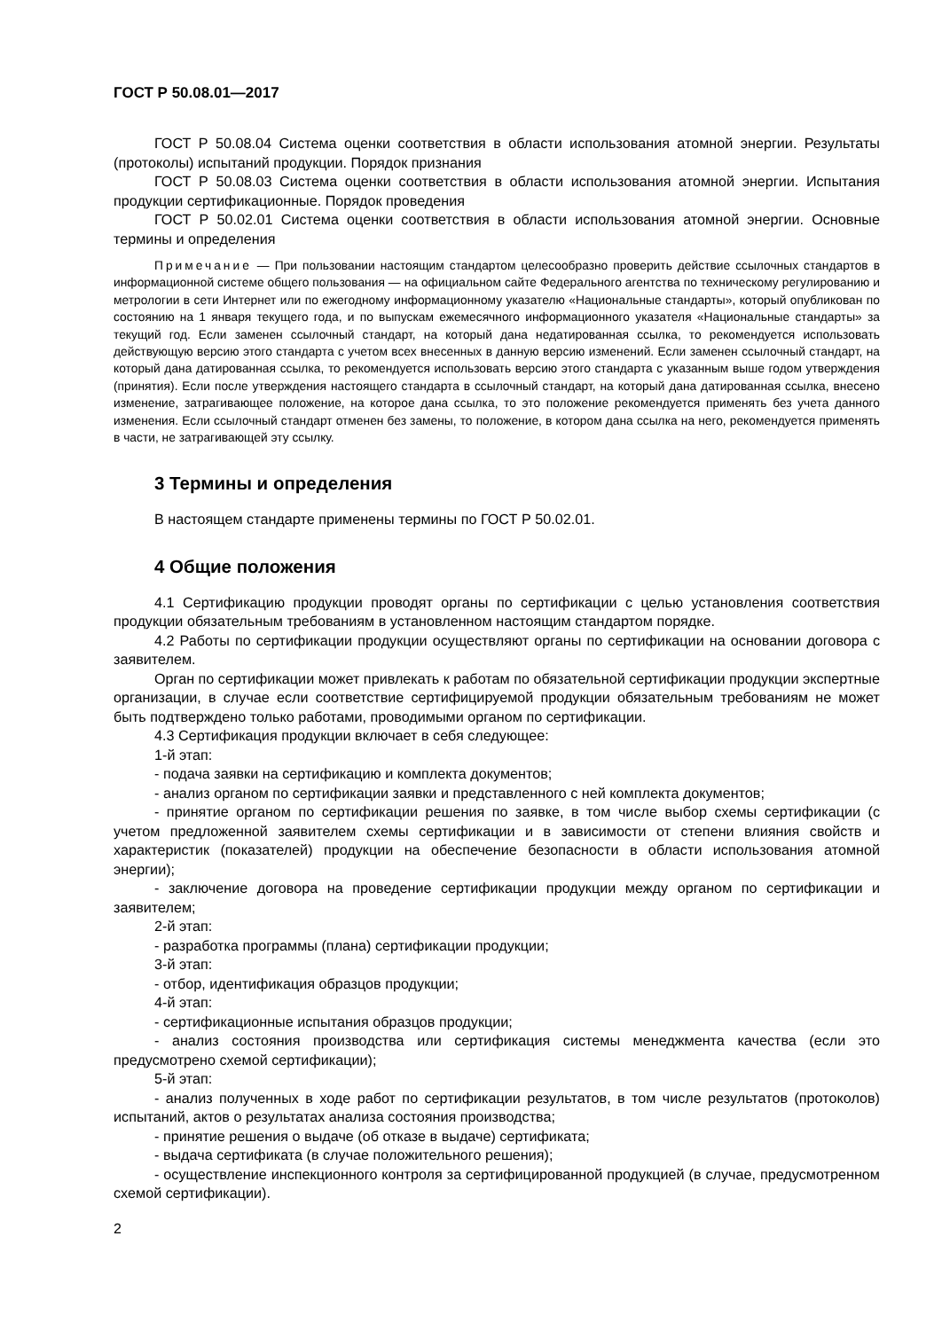ГОСТ Р 50.08.01—2017
ГОСТ Р 50.08.04 Система оценки соответствия в области использования атомной энергии. Результаты (протоколы) испытаний продукции. Порядок признания
ГОСТ Р 50.08.03 Система оценки соответствия в области использования атомной энергии. Испытания продукции сертификационные. Порядок проведения
ГОСТ Р 50.02.01 Система оценки соответствия в области использования атомной энергии. Основные термины и определения
Примечание — При пользовании настоящим стандартом целесообразно проверить действие ссылочных стандартов в информационной системе общего пользования — на официальном сайте Федерального агентства по техническому регулированию и метрологии в сети Интернет или по ежегодному информационному указателю «Национальные стандарты», который опубликован по состоянию на 1 января текущего года, и по выпускам ежемесячного информационного указателя «Национальные стандарты» за текущий год. Если заменен ссылочный стандарт, на который дана недатированная ссылка, то рекомендуется использовать действующую версию этого стандарта с учетом всех внесенных в данную версию изменений. Если заменен ссылочный стандарт, на который дана датированная ссылка, то рекомендуется использовать версию этого стандарта с указанным выше годом утверждения (принятия). Если после утверждения настоящего стандарта в ссылочный стандарт, на который дана датированная ссылка, внесено изменение, затрагивающее положение, на которое дана ссылка, то это положение рекомендуется применять без учета данного изменения. Если ссылочный стандарт отменен без замены, то положение, в котором дана ссылка на него, рекомендуется применять в части, не затрагивающей эту ссылку.
3 Термины и определения
В настоящем стандарте применены термины по ГОСТ Р 50.02.01.
4 Общие положения
4.1 Сертификацию продукции проводят органы по сертификации с целью установления соответствия продукции обязательным требованиям в установленном настоящим стандартом порядке.
4.2 Работы по сертификации продукции осуществляют органы по сертификации на основании договора с заявителем.
Орган по сертификации может привлекать к работам по обязательной сертификации продукции экспертные организации, в случае если соответствие сертифицируемой продукции обязательным требованиям не может быть подтверждено только работами, проводимыми органом по сертификации.
4.3 Сертификация продукции включает в себя следующее:
1-й этап:
- подача заявки на сертификацию и комплекта документов;
- анализ органом по сертификации заявки и представленного с ней комплекта документов;
- принятие органом по сертификации решения по заявке, в том числе выбор схемы сертификации (с учетом предложенной заявителем схемы сертификации и в зависимости от степени влияния свойств и характеристик (показателей) продукции на обеспечение безопасности в области использования атомной энергии);
- заключение договора на проведение сертификации продукции между органом по сертификации и заявителем;
2-й этап:
- разработка программы (плана) сертификации продукции;
3-й этап:
- отбор, идентификация образцов продукции;
4-й этап:
- сертификационные испытания образцов продукции;
- анализ состояния производства или сертификация системы менеджмента качества (если это предусмотрено схемой сертификации);
5-й этап:
- анализ полученных в ходе работ по сертификации результатов, в том числе результатов (протоколов) испытаний, актов о результатах анализа состояния производства;
- принятие решения о выдаче (об отказе в выдаче) сертификата;
- выдача сертификата (в случае положительного решения);
- осуществление инспекционного контроля за сертифицированной продукцией (в случае, предусмотренном схемой сертификации).
2